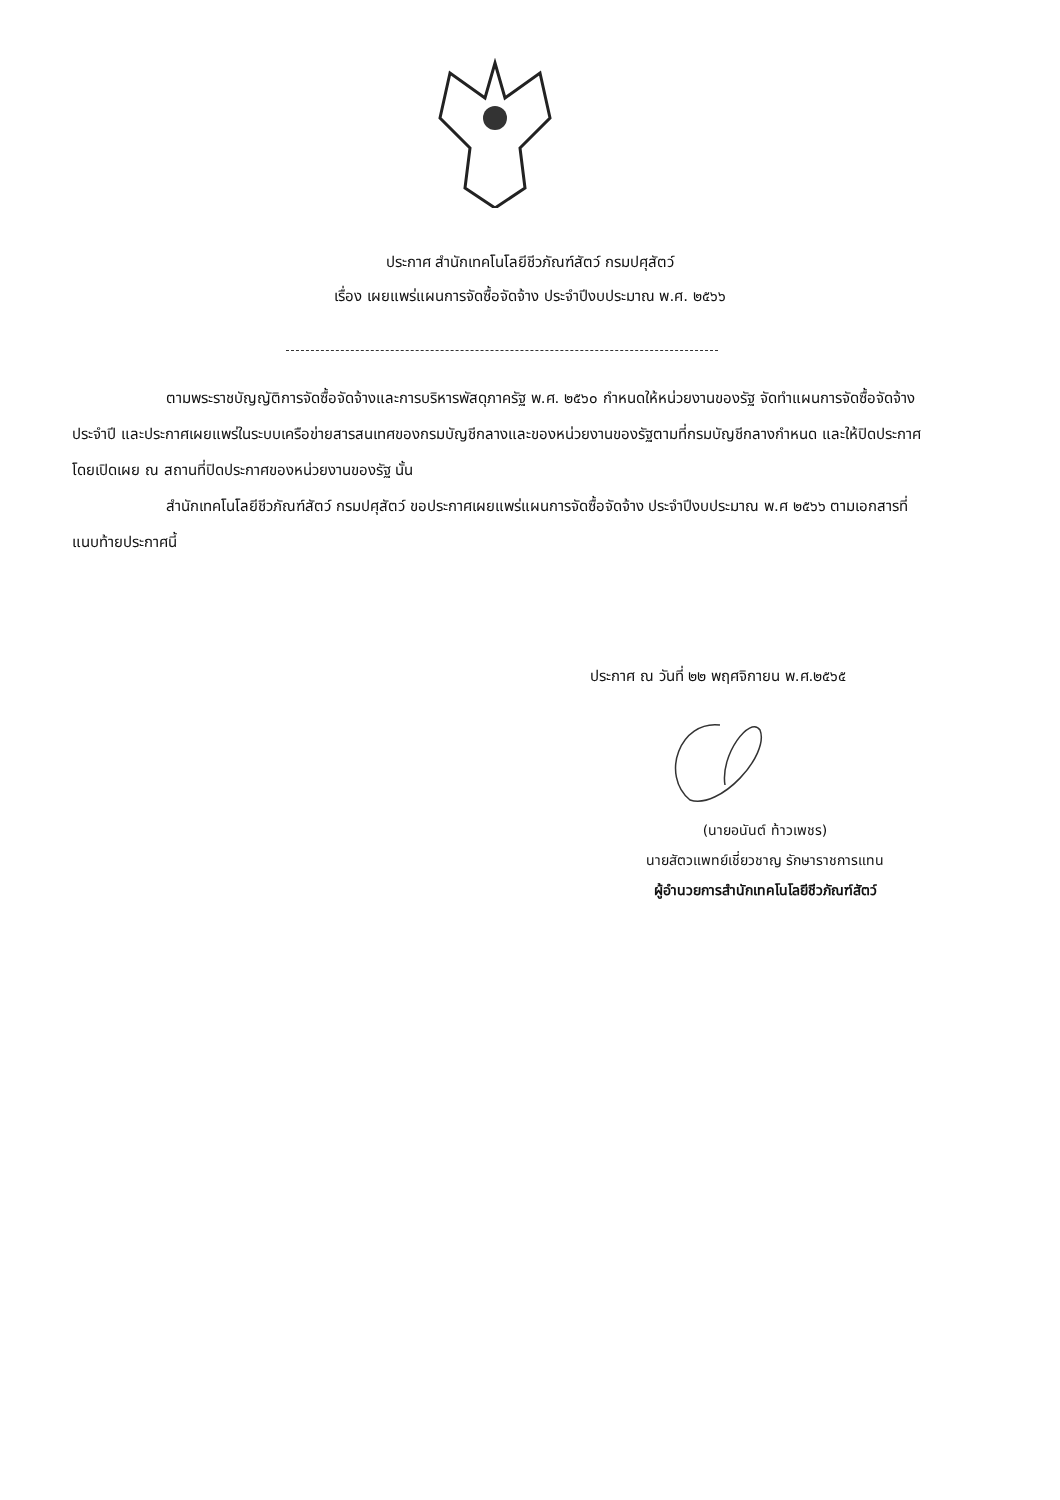ประกาศ สำนักเทคโนโลยีชีวภัณฑ์สัตว์ กรมปศุสัตว์
เรื่อง เผยแพร่แผนการจัดซื้อจัดจ้าง ประจำปีงบประมาณ พ.ศ. ๒๕๖๖
ตามพระราชบัญญัติการจัดซื้อจัดจ้างและการบริหารพัสดุภาครัฐ พ.ศ. ๒๕๖๐ กำหนดให้หน่วยงานของรัฐ จัดทำแผนการจัดซื้อจัดจ้างประจำปี และประกาศเผยแพร่ในระบบเครือข่ายสารสนเทศของกรมบัญชีกลางและของหน่วยงานของรัฐตามที่กรมบัญชีกลางกำหนด และให้ปิดประกาศโดยเปิดเผย ณ สถานที่ปิดประกาศของหน่วยงานของรัฐ นั้น
สำนักเทคโนโลยีชีวภัณฑ์สัตว์ กรมปศุสัตว์ ขอประกาศเผยแพร่แผนการจัดซื้อจัดจ้าง ประจำปีงบประมาณ พ.ศ ๒๕๖๖ ตามเอกสารที่แนบท้ายประกาศนี้
ประกาศ ณ วันที่ ๒๒ พฤศจิกายน พ.ศ.๒๕๖๕
(นายอนันต์ ท้าวเพชร)
นายสัตวแพทย์เชี่ยวชาญ รักษาราชการแทน
ผู้อำนวยการสำนักเทคโนโลยีชีวภัณฑ์สัตว์